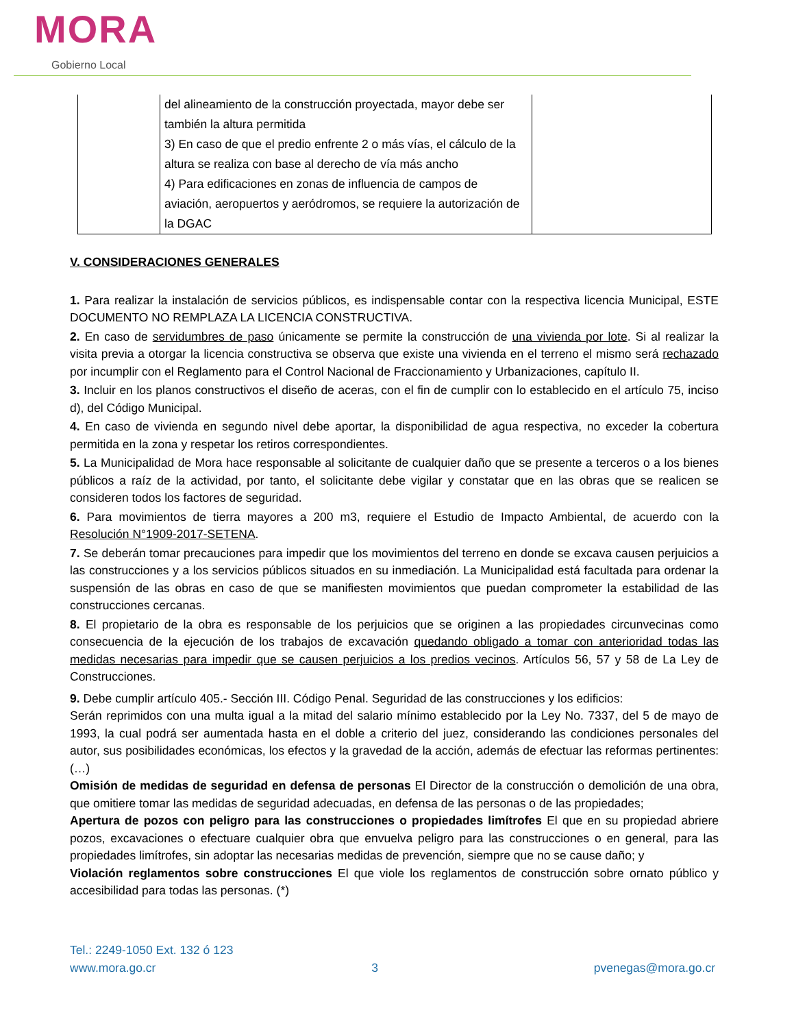MORA
Gobierno Local
| | del alineamiento de la construcción proyectada, mayor debe ser también la altura permitida 3) En caso de que el predio enfrente 2 o más vías, el cálculo de la altura se realiza con base al derecho de vía más ancho 4) Para edificaciones en zonas de influencia de campos de aviación, aeropuertos y aeródromos, se requiere la autorización de la DGAC | |
V. CONSIDERACIONES GENERALES
1. Para realizar la instalación de servicios públicos, es indispensable contar con la respectiva licencia Municipal, ESTE DOCUMENTO NO REMPLAZA LA LICENCIA CONSTRUCTIVA.
2. En caso de servidumbres de paso únicamente se permite la construcción de una vivienda por lote. Si al realizar la visita previa a otorgar la licencia constructiva se observa que existe una vivienda en el terreno el mismo será rechazado por incumplir con el Reglamento para el Control Nacional de Fraccionamiento y Urbanizaciones, capítulo II.
3. Incluir en los planos constructivos el diseño de aceras, con el fin de cumplir con lo establecido en el artículo 75, inciso d), del Código Municipal.
4. En caso de vivienda en segundo nivel debe aportar, la disponibilidad de agua respectiva, no exceder la cobertura permitida en la zona y respetar los retiros correspondientes.
5. La Municipalidad de Mora hace responsable al solicitante de cualquier daño que se presente a terceros o a los bienes públicos a raíz de la actividad, por tanto, el solicitante debe vigilar y constatar que en las obras que se realicen se consideren todos los factores de seguridad.
6. Para movimientos de tierra mayores a 200 m3, requiere el Estudio de Impacto Ambiental, de acuerdo con la Resolución N°1909-2017-SETENA.
7. Se deberán tomar precauciones para impedir que los movimientos del terreno en donde se excava causen perjuicios a las construcciones y a los servicios públicos situados en su inmediación. La Municipalidad está facultada para ordenar la suspensión de las obras en caso de que se manifiesten movimientos que puedan comprometer la estabilidad de las construcciones cercanas.
8. El propietario de la obra es responsable de los perjuicios que se originen a las propiedades circunvecinas como consecuencia de la ejecución de los trabajos de excavación quedando obligado a tomar con anterioridad todas las medidas necesarias para impedir que se causen perjuicios a los predios vecinos. Artículos 56, 57 y 58 de La Ley de Construcciones.
9. Debe cumplir artículo 405.- Sección III. Código Penal. Seguridad de las construcciones y los edificios:
Serán reprimidos con una multa igual a la mitad del salario mínimo establecido por la Ley No. 7337, del 5 de mayo de 1993, la cual podrá ser aumentada hasta en el doble a criterio del juez, considerando las condiciones personales del autor, sus posibilidades económicas, los efectos y la gravedad de la acción, además de efectuar las reformas pertinentes: (…)
Omisión de medidas de seguridad en defensa de personas El Director de la construcción o demolición de una obra, que omitiere tomar las medidas de seguridad adecuadas, en defensa de las personas o de las propiedades;
Apertura de pozos con peligro para las construcciones o propiedades limítrofes El que en su propiedad abriere pozos, excavaciones o efectuare cualquier obra que envuelva peligro para las construcciones o en general, para las propiedades limítrofes, sin adoptar las necesarias medidas de prevención, siempre que no se cause daño; y
Violación reglamentos sobre construcciones El que viole los reglamentos de construcción sobre ornato público y accesibilidad para todas las personas. (*)
Tel.: 2249-1050 Ext. 132 ó 123
www.mora.go.cr 3 pvenegas@mora.go.cr